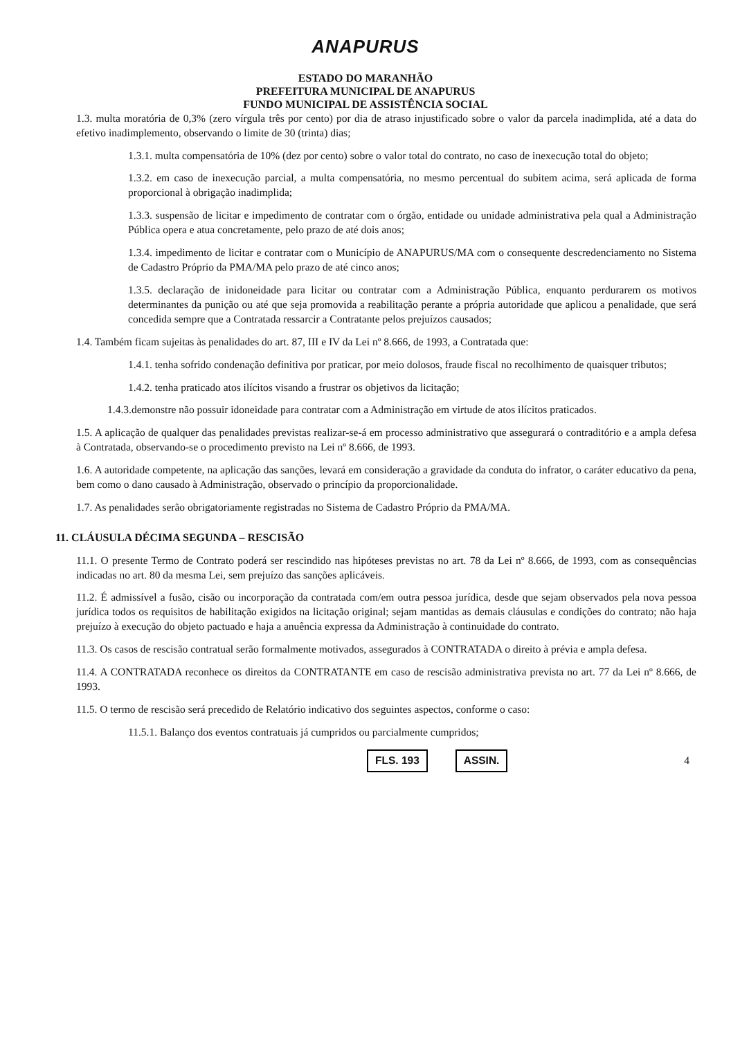ANAPURUS
ESTADO DO MARANHÃO
PREFEITURA MUNICIPAL DE ANAPURUS
FUNDO MUNICIPAL DE ASSISTÊNCIA SOCIAL
1.3. multa moratória de 0,3% (zero vírgula três por cento) por dia de atraso injustificado sobre o valor da parcela inadimplida, até a data do efetivo inadimplemento, observando o limite de 30 (trinta) dias;
1.3.1. multa compensatória de 10% (dez por cento) sobre o valor total do contrato, no caso de inexecução total do objeto;
1.3.2. em caso de inexecução parcial, a multa compensatória, no mesmo percentual do subitem acima, será aplicada de forma proporcional à obrigação inadimplida;
1.3.3. suspensão de licitar e impedimento de contratar com o órgão, entidade ou unidade administrativa pela qual a Administração Pública opera e atua concretamente, pelo prazo de até dois anos;
1.3.4. impedimento de licitar e contratar com o Município de ANAPURUS/MA com o consequente descredenciamento no Sistema de Cadastro Próprio da PMA/MA pelo prazo de até cinco anos;
1.3.5. declaração de inidoneidade para licitar ou contratar com a Administração Pública, enquanto perdurarem os motivos determinantes da punição ou até que seja promovida a reabilitação perante a própria autoridade que aplicou a penalidade, que será concedida sempre que a Contratada ressarcir a Contratante pelos prejuízos causados;
1.4. Também ficam sujeitas às penalidades do art. 87, III e IV da Lei nº 8.666, de 1993, a Contratada que:
1.4.1. tenha sofrido condenação definitiva por praticar, por meio dolosos, fraude fiscal no recolhimento de quaisquer tributos;
1.4.2. tenha praticado atos ilícitos visando a frustrar os objetivos da licitação;
1.4.3.demonstre não possuir idoneidade para contratar com a Administração em virtude de atos ilícitos praticados.
1.5. A aplicação de qualquer das penalidades previstas realizar-se-á em processo administrativo que assegurará o contraditório e a ampla defesa à Contratada, observando-se o procedimento previsto na Lei nº 8.666, de 1993.
1.6. A autoridade competente, na aplicação das sanções, levará em consideração a gravidade da conduta do infrator, o caráter educativo da pena, bem como o dano causado à Administração, observado o princípio da proporcionalidade.
1.7. As penalidades serão obrigatoriamente registradas no Sistema de Cadastro Próprio da PMA/MA.
11. CLÁUSULA DÉCIMA SEGUNDA – RESCISÃO
11.1. O presente Termo de Contrato poderá ser rescindido nas hipóteses previstas no art. 78 da Lei nº 8.666, de 1993, com as consequências indicadas no art. 80 da mesma Lei, sem prejuízo das sanções aplicáveis.
11.2. É admissível a fusão, cisão ou incorporação da contratada com/em outra pessoa jurídica, desde que sejam observados pela nova pessoa jurídica todos os requisitos de habilitação exigidos na licitação original; sejam mantidas as demais cláusulas e condições do contrato; não haja prejuízo à execução do objeto pactuado e haja a anuência expressa da Administração à continuidade do contrato.
11.3. Os casos de rescisão contratual serão formalmente motivados, assegurados à CONTRATADA o direito à prévia e ampla defesa.
11.4. A CONTRATADA reconhece os direitos da CONTRATANTE em caso de rescisão administrativa prevista no art. 77 da Lei nº 8.666, de 1993.
11.5. O termo de rescisão será precedido de Relatório indicativo dos seguintes aspectos, conforme o caso:
11.5.1. Balanço dos eventos contratuais já cumpridos ou parcialmente cumpridos;
FLS. 193 ASSIN. 4